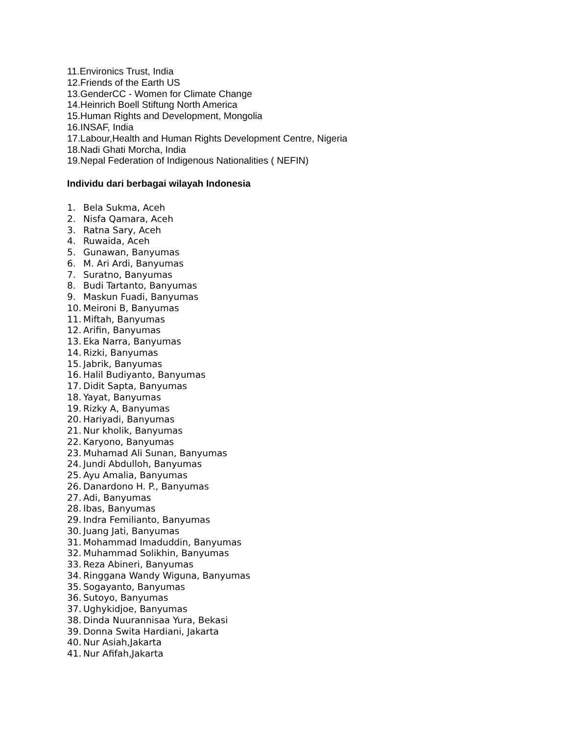11.Environics Trust, India
12.Friends of the Earth US
13.GenderCC - Women for Climate Change
14.Heinrich Boell Stiftung North America
15.Human Rights and Development, Mongolia
16.INSAF, India
17.Labour,Health and Human Rights Development Centre, Nigeria
18.Nadi Ghati Morcha, India
19.Nepal Federation of Indigenous Nationalities ( NEFIN)
Individu dari berbagai wilayah Indonesia
1. Bela Sukma, Aceh
2. Nisfa Qamara, Aceh
3. Ratna Sary, Aceh
4. Ruwaida, Aceh
5. Gunawan, Banyumas
6. M. Ari Ardi, Banyumas
7. Suratno, Banyumas
8. Budi Tartanto, Banyumas
9. Maskun Fuadi, Banyumas
10. Meironi B, Banyumas
11. Miftah, Banyumas
12. Arifin, Banyumas
13. Eka Narra, Banyumas
14. Rizki, Banyumas
15. Jabrik, Banyumas
16. Halil Budiyanto, Banyumas
17. Didit Sapta, Banyumas
18. Yayat, Banyumas
19. Rizky A, Banyumas
20. Hariyadi, Banyumas
21. Nur kholik, Banyumas
22. Karyono, Banyumas
23. Muhamad Ali Sunan, Banyumas
24. Jundi Abdulloh, Banyumas
25. Ayu Amalia, Banyumas
26. Danardono H. P., Banyumas
27. Adi, Banyumas
28. Ibas, Banyumas
29. Indra Femilianto, Banyumas
30. Juang Jati, Banyumas
31. Mohammad Imaduddin, Banyumas
32. Muhammad Solikhin, Banyumas
33. Reza Abineri, Banyumas
34. Ringgana Wandy Wiguna, Banyumas
35. Sogayanto, Banyumas
36. Sutoyo, Banyumas
37. Ughykidjoe, Banyumas
38. Dinda Nuurannisaa Yura, Bekasi
39. Donna Swita Hardiani, Jakarta
40. Nur Asiah,Jakarta
41. Nur Afifah,Jakarta